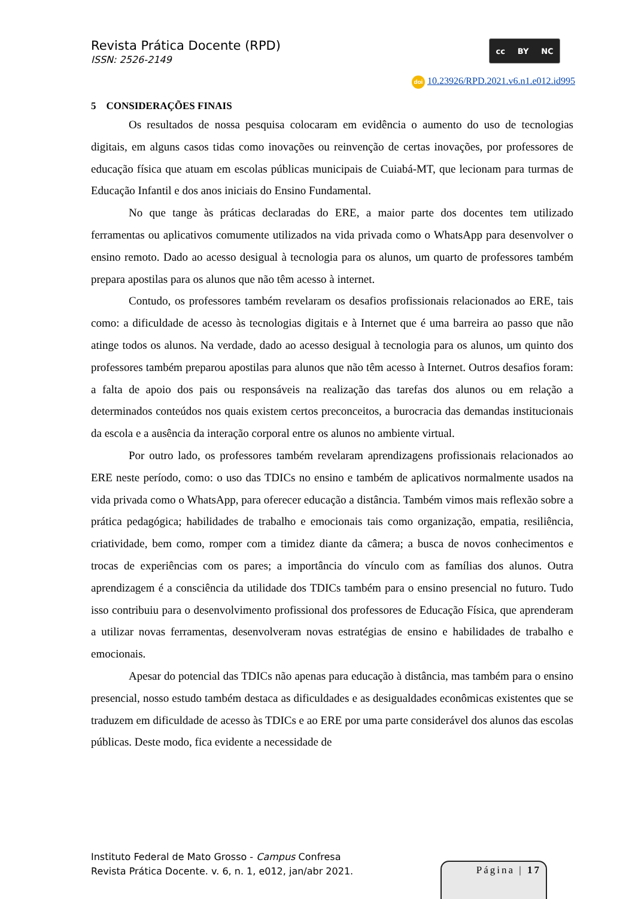Revista Prática Docente (RPD)
ISSN: 2526-2149
cc BY NC
doi 10.23926/RPD.2021.v6.n1.e012.id995
5 CONSIDERAÇÕES FINAIS
Os resultados de nossa pesquisa colocaram em evidência o aumento do uso de tecnologias digitais, em alguns casos tidas como inovações ou reinvenção de certas inovações, por professores de educação física que atuam em escolas públicas municipais de Cuiabá-MT, que lecionam para turmas de Educação Infantil e dos anos iniciais do Ensino Fundamental.
No que tange às práticas declaradas do ERE, a maior parte dos docentes tem utilizado ferramentas ou aplicativos comumente utilizados na vida privada como o WhatsApp para desenvolver o ensino remoto. Dado ao acesso desigual à tecnologia para os alunos, um quarto de professores também prepara apostilas para os alunos que não têm acesso à internet.
Contudo, os professores também revelaram os desafios profissionais relacionados ao ERE, tais como: a dificuldade de acesso às tecnologias digitais e à Internet que é uma barreira ao passo que não atinge todos os alunos. Na verdade, dado ao acesso desigual à tecnologia para os alunos, um quinto dos professores também preparou apostilas para alunos que não têm acesso à Internet. Outros desafios foram: a falta de apoio dos pais ou responsáveis na realização das tarefas dos alunos ou em relação a determinados conteúdos nos quais existem certos preconceitos, a burocracia das demandas institucionais da escola e a ausência da interação corporal entre os alunos no ambiente virtual.
Por outro lado, os professores também revelaram aprendizagens profissionais relacionados ao ERE neste período, como: o uso das TDICs no ensino e também de aplicativos normalmente usados na vida privada como o WhatsApp, para oferecer educação a distância. Também vimos mais reflexão sobre a prática pedagógica; habilidades de trabalho e emocionais tais como organização, empatia, resiliência, criatividade, bem como, romper com a timidez diante da câmera; a busca de novos conhecimentos e trocas de experiências com os pares; a importância do vínculo com as famílias dos alunos. Outra aprendizagem é a consciência da utilidade dos TDICs também para o ensino presencial no futuro. Tudo isso contribuiu para o desenvolvimento profissional dos professores de Educação Física, que aprenderam a utilizar novas ferramentas, desenvolveram novas estratégias de ensino e habilidades de trabalho e emocionais.
Apesar do potencial das TDICs não apenas para educação à distância, mas também para o ensino presencial, nosso estudo também destaca as dificuldades e as desigualdades econômicas existentes que se traduzem em dificuldade de acesso às TDICs e ao ERE por uma parte considerável dos alunos das escolas públicas. Deste modo, fica evidente a necessidade de
Instituto Federal de Mato Grosso - Campus Confresa
Revista Prática Docente. v. 6, n. 1, e012, jan/abr 2021.
Página | 17